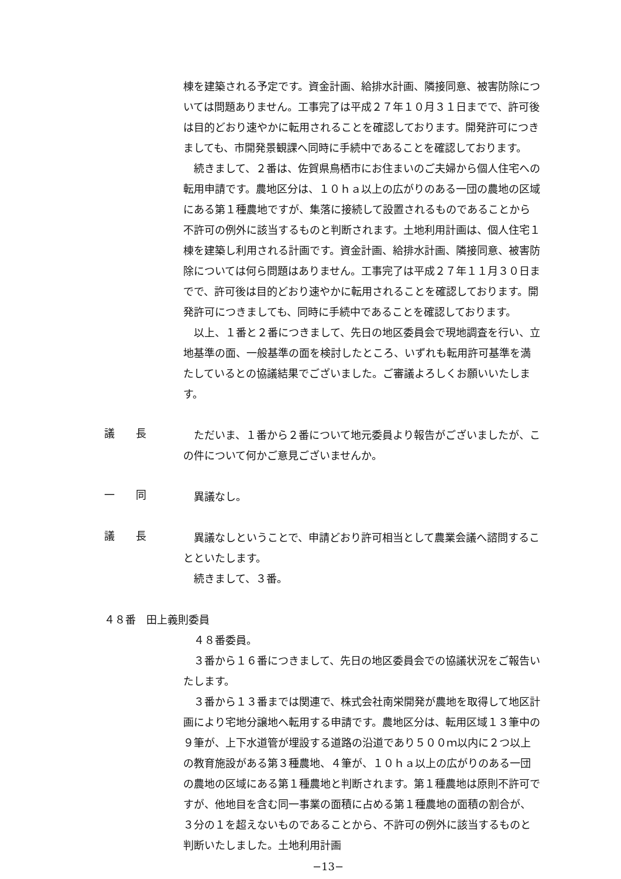棟を建築される予定です。資金計画、給排水計画、隣接同意、被害防除については問題ありません。工事完了は平成２７年１０月３１日までで、許可後は目的どおり速やかに転用されることを確認しております。開発許可につきましても、市開発景観課へ同時に手続中であることを確認しております。
　続きまして、２番は、佐賀県鳥栖市にお住まいのご夫婦から個人住宅への転用申請です。農地区分は、１０ｈａ以上の広がりのある一団の農地の区域にある第１種農地ですが、集落に接続して設置されるものであることから不許可の例外に該当するものと判断されます。土地利用計画は、個人住宅１棟を建築し利用される計画です。資金計画、給排水計画、隣接同意、被害防除については何ら問題はありません。工事完了は平成２７年１１月３０日までで、許可後は目的どおり速やかに転用されることを確認しております。開発許可につきましても、同時に手続中であることを確認しております。
　以上、１番と２番につきまして、先日の地区委員会で現地調査を行い、立地基準の面、一般基準の面を検討したところ、いずれも転用許可基準を満たしているとの協議結果でございました。ご審議よろしくお願いいたします。
議　　長
　ただいま、１番から２番について地元委員より報告がございましたが、この件について何かご意見ございませんか。
一　　同
　異議なし。
議　　長
　異議なしということで、申請どおり許可相当として農業会議へ諮問することといたします。
　続きまして、３番。
４８番　田上義則委員
　４８番委員。
　３番から１６番につきまして、先日の地区委員会での協議状況をご報告いたします。
　３番から１３番までは関連で、株式会社南栄開発が農地を取得して地区計画により宅地分譲地へ転用する申請です。農地区分は、転用区域１３筆中の９筆が、上下水道管が埋設する道路の沿道であり５００ｍ以内に２つ以上の教育施設がある第３種農地、４筆が、１０ｈａ以上の広がりのある一団の農地の区域にある第１種農地と判断されます。第１種農地は原則不許可ですが、他地目を含む同一事業の面積に占める第１種農地の面積の割合が、３分の１を超えないものであることから、不許可の例外に該当するものと判断いたしました。土地利用計画
−13−